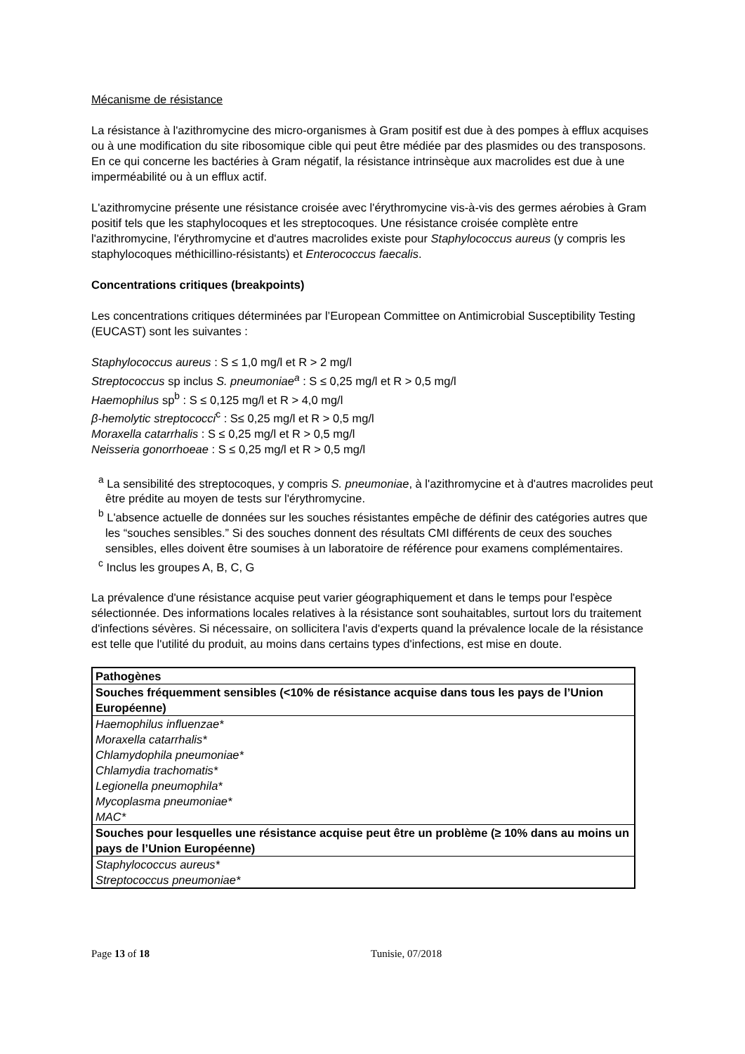Mécanisme de résistance
La résistance à l'azithromycine des micro-organismes à Gram positif est due à des pompes à efflux acquises ou à une modification du site ribosomique cible qui peut être médiée par des plasmides ou des transposons. En ce qui concerne les bactéries à Gram négatif, la résistance intrinsèque aux macrolides est due à une imperméabilité ou à un efflux actif.
L'azithromycine présente une résistance croisée avec l'érythromycine vis-à-vis des germes aérobies à Gram positif tels que les staphylocoques et les streptocoques. Une résistance croisée complète entre l'azithromycine, l'érythromycine et d'autres macrolides existe pour Staphylococcus aureus (y compris les staphylocoques méthicillino-résistants) et Enterococcus faecalis.
Concentrations critiques (breakpoints)
Les concentrations critiques déterminées par l’European Committee on Antimicrobial Susceptibility Testing (EUCAST) sont les suivantes :
Staphylococcus aureus : S ≤ 1,0 mg/l et R > 2 mg/l
Streptococcus sp inclus S. pneumoniae<sup>a</sup> : S ≤ 0,25 mg/l et R > 0,5 mg/l
Haemophilus sp<sup>b</sup> : S ≤ 0,125 mg/l et R > 4,0 mg/l
β-hemolytic streptococci<sup>c</sup> : S≤ 0,25 mg/l et R > 0,5 mg/l
Moraxella catarrhalis : S ≤ 0,25 mg/l et R > 0,5 mg/l
Neisseria gonorrhoeae : S ≤ 0,25 mg/l et R > 0,5 mg/l
<sup>a</sup> La sensibilité des streptocoques, y compris S. pneumoniae, à l'azithromycine et à d'autres macrolides peut être prédite au moyen de tests sur l'érythromycine.
<sup>b</sup> L'absence actuelle de données sur les souches résistantes empêche de définir des catégories autres que les “souches sensibles.” Si des souches donnent des résultats CMI différents de ceux des souches sensibles, elles doivent être soumises à un laboratoire de référence pour examens complémentaires.
<sup>c</sup> Inclus les groupes A, B, C, G
La prévalence d'une résistance acquise peut varier géographiquement et dans le temps pour l'espèce sélectionnée. Des informations locales relatives à la résistance sont souhaitables, surtout lors du traitement d'infections sévères. Si nécessaire, on sollicitera l'avis d'experts quand la prévalence locale de la résistance est telle que l'utilité du produit, au moins dans certains types d'infections, est mise en doute.
| Pathogènes |
| Souches fréquemment sensibles (<10% de résistance acquise dans tous les pays de l’Union Européenne) |
| Haemophilus influenzae* Moraxella catarrhalis* Chlamydophila pneumoniae* Chlamydia trachomatis* Legionella pneumophila* Mycoplasma pneumoniae* MAC* |
| Souches pour lesquelles une résistance acquise peut être un problème (≥ 10% dans au moins un pays de l’Union Européenne) |
| Staphylococcus aureus* Streptococcus pneumoniae* |
Page 13 of 18 Tunisie, 07/2018